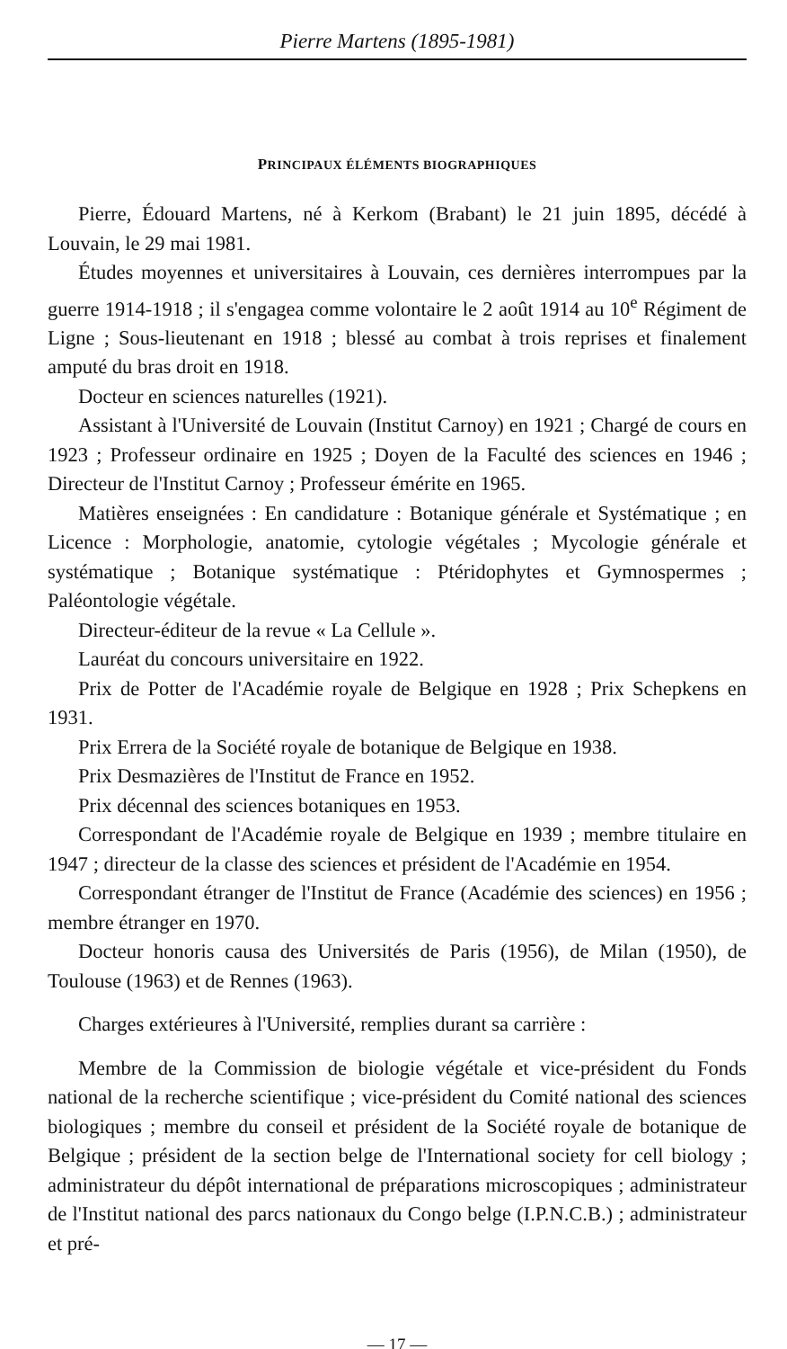Pierre Martens (1895-1981)
PRINCIPAUX ÉLÉMENTS BIOGRAPHIQUES
Pierre, Édouard Martens, né à Kerkom (Brabant) le 21 juin 1895, décédé à Louvain, le 29 mai 1981.
Études moyennes et universitaires à Louvain, ces dernières interrompues par la guerre 1914-1918 ; il s'engagea comme volontaire le 2 août 1914 au 10<sup>e</sup> Régiment de Ligne ; Sous-lieutenant en 1918 ; blessé au combat à trois reprises et finalement amputé du bras droit en 1918.
Docteur en sciences naturelles (1921).
Assistant à l'Université de Louvain (Institut Carnoy) en 1921 ; Chargé de cours en 1923 ; Professeur ordinaire en 1925 ; Doyen de la Faculté des sciences en 1946 ; Directeur de l'Institut Carnoy ; Professeur émérite en 1965.
Matières enseignées : En candidature : Botanique générale et Systématique ; en Licence : Morphologie, anatomie, cytologie végétales ; Mycologie générale et systématique ; Botanique systématique : Ptéridophytes et Gymnospermes ; Paléontologie végétale.
Directeur-éditeur de la revue « La Cellule ».
Lauréat du concours universitaire en 1922.
Prix de Potter de l'Académie royale de Belgique en 1928 ; Prix Schepkens en 1931.
Prix Errera de la Société royale de botanique de Belgique en 1938.
Prix Desmazières de l'Institut de France en 1952.
Prix décennal des sciences botaniques en 1953.
Correspondant de l'Académie royale de Belgique en 1939 ; membre titulaire en 1947 ; directeur de la classe des sciences et président de l'Académie en 1954.
Correspondant étranger de l'Institut de France (Académie des sciences) en 1956 ; membre étranger en 1970.
Docteur honoris causa des Universités de Paris (1956), de Milan (1950), de Toulouse (1963) et de Rennes (1963).
Charges extérieures à l'Université, remplies durant sa carrière :
Membre de la Commission de biologie végétale et vice-président du Fonds national de la recherche scientifique ; vice-président du Comité national des sciences biologiques ; membre du conseil et président de la Société royale de botanique de Belgique ; président de la section belge de l'International society for cell biology ; administrateur du dépôt international de préparations microscopiques ; administrateur de l'Institut national des parcs nationaux du Congo belge (I.P.N.C.B.) ; administrateur et pré-
— 17 —